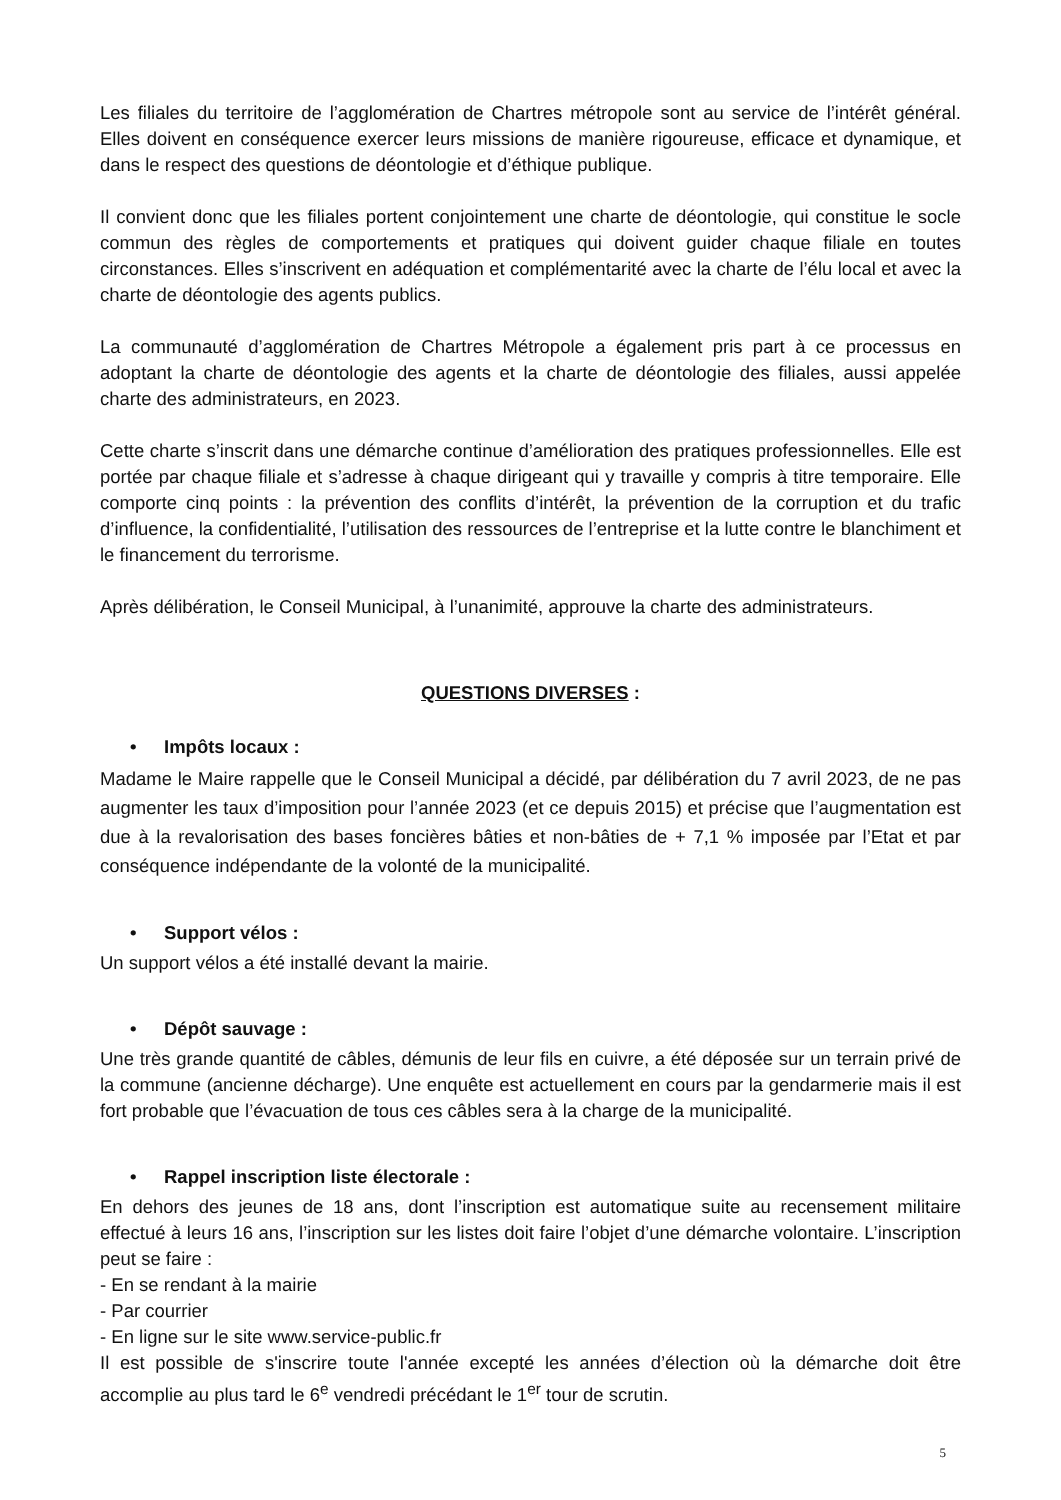Les filiales du territoire de l’agglomération de Chartres métropole sont au service de l’intérêt général. Elles doivent en conséquence exercer leurs missions de manière rigoureuse, efficace et dynamique, et dans le respect des questions de déontologie et d’éthique publique.
Il convient donc que les filiales portent conjointement une charte de déontologie, qui constitue le socle commun des règles de comportements et pratiques qui doivent guider chaque filiale en toutes circonstances. Elles s’inscrivent en adéquation et complémentarité avec la charte de l’élu local et avec la charte de déontologie des agents publics.
La communauté d’agglomération de Chartres Métropole a également pris part à ce processus en adoptant la charte de déontologie des agents et la charte de déontologie des filiales, aussi appelée charte des administrateurs, en 2023.
Cette charte s’inscrit dans une démarche continue d’amélioration des pratiques professionnelles. Elle est portée par chaque filiale et s’adresse à chaque dirigeant qui y travaille y compris à titre temporaire. Elle comporte cinq points : la prévention des conflits d’intérêt, la prévention de la corruption et du trafic d’influence, la confidentialité, l’utilisation des ressources de l’entreprise et la lutte contre le blanchiment et le financement du terrorisme.
Après délibération, le Conseil Municipal, à l’unanimité, approuve la charte des administrateurs.
QUESTIONS DIVERSES :
• Impôts locaux :
Madame le Maire rappelle que le Conseil Municipal a décidé, par délibération du 7 avril 2023, de ne pas augmenter les taux d’imposition pour l’année 2023 (et ce depuis 2015) et précise que l’augmentation est due à la revalorisation des bases foncières bâties et non-bâties de + 7,1 % imposée par l’Etat et par conséquence indépendante de la volonté de la municipalité.
• Support vélos :
Un support vélos a été installé devant la mairie.
• Dépôt sauvage :
Une très grande quantité de câbles, démunis de leur fils en cuivre, a été déposée sur un terrain privé de la commune (ancienne décharge). Une enquête est actuellement en cours par la gendarmerie mais il est fort probable que l’évacuation de tous ces câbles sera à la charge de la municipalité.
• Rappel inscription liste électorale :
En dehors des jeunes de 18 ans, dont l’inscription est automatique suite au recensement militaire effectué à leurs 16 ans, l’inscription sur les listes doit faire l’objet d’une démarche volontaire. L’inscription peut se faire :
- En se rendant à la mairie
- Par courrier
- En ligne sur le site www.service-public.fr
Il est possible de s'inscrire toute l'année excepté les années d’élection où la démarche doit être accomplie au plus tard le 6<sup>e</sup> vendredi précédant le 1<sup>er</sup> tour de scrutin.
5